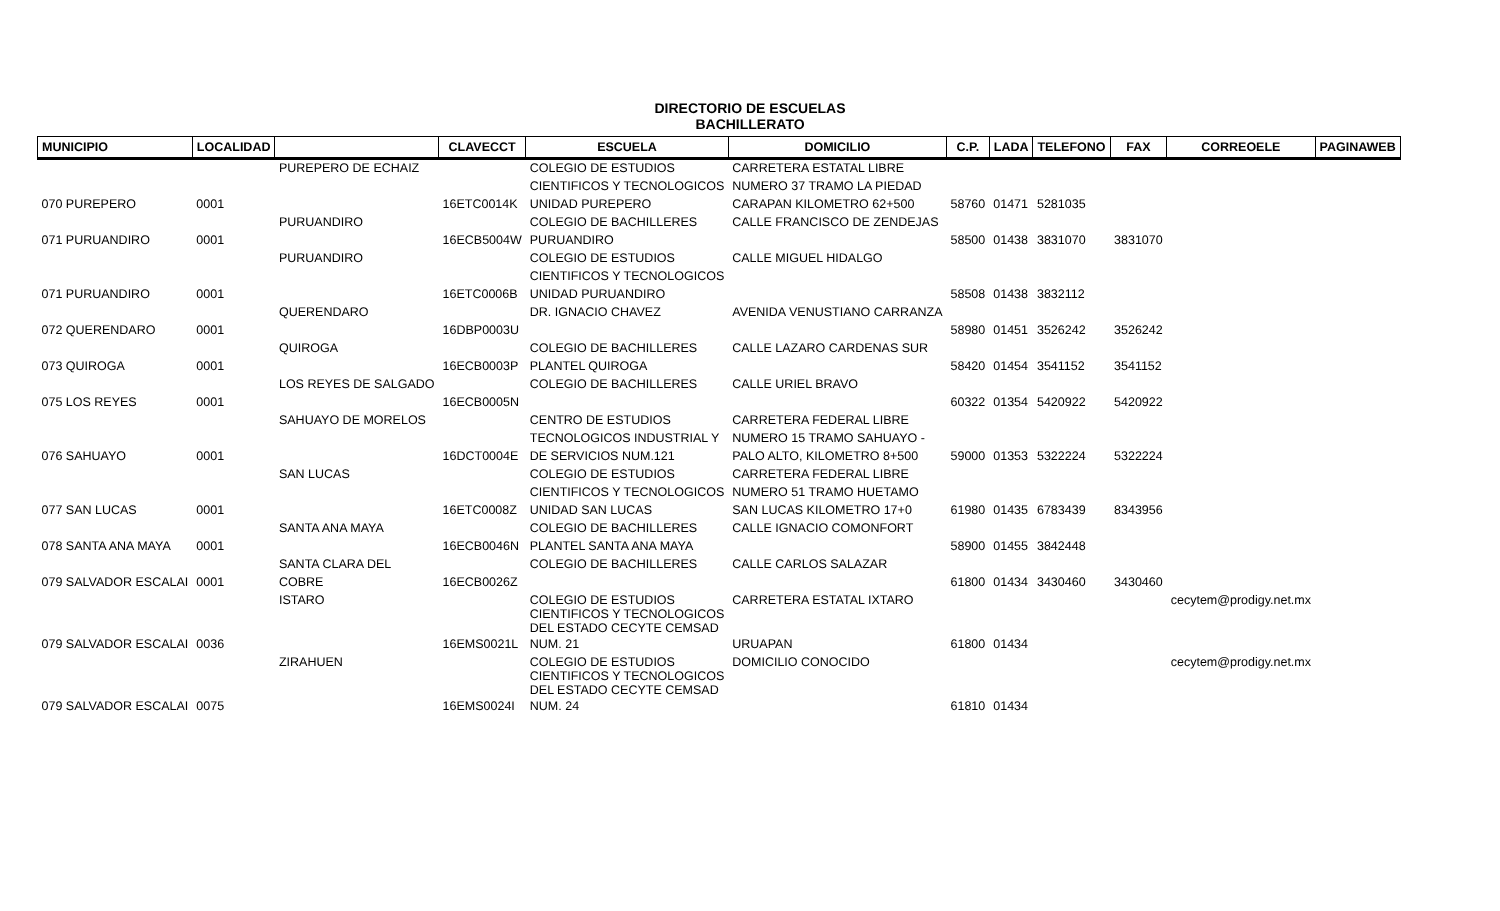DIRECTORIO DE ESCUELAS
BACHILLERATO
| MUNICIPIO | LOCALIDAD | | CLAVECCT | ESCUELA | DOMICILIO | C.P. | LADA | TELEFONO | FAX | CORREOELE | PAGINAWEB |
| --- | --- | --- | --- | --- | --- | --- | --- | --- | --- | --- | --- |
| | | PUREPERO DE ECHAIZ | | COLEGIO DE ESTUDIOS | CARRETERA ESTATAL LIBRE | | | | | | |
| | | | | CIENTIFICOS Y TECNOLOGICOS | NUMERO 37 TRAMO LA PIEDAD | | | | | | |
| 070 PUREPERO | 0001 | | 16ETC0014K | UNIDAD PUREPERO | CARAPAN KILOMETRO 62+500 | 58760 | 01471 | 5281035 | | | |
| | | PURUANDIRO | | COLEGIO DE BACHILLERES | CALLE FRANCISCO DE ZENDEJAS | | | | | | |
| 071 PURUANDIRO | 0001 | | 16ECB5004W | PURUANDIRO | | 58500 | 01438 | 3831070 | 3831070 | | |
| | | PURUANDIRO | | COLEGIO DE ESTUDIOS | CALLE MIGUEL HIDALGO | | | | | | |
| | | | | CIENTIFICOS Y TECNOLOGICOS | | | | | | | |
| 071 PURUANDIRO | 0001 | | 16ETC0006B | UNIDAD PURUANDIRO | | 58508 | 01438 | 3832112 | | | |
| | | QUERENDARO | | DR. IGNACIO CHAVEZ | AVENIDA VENUSTIANO CARRANZA | | | | | | |
| 072 QUERENDARO | 0001 | | 16DBP0003U | | | 58980 | 01451 | 3526242 | 3526242 | | |
| | | QUIROGA | | COLEGIO DE BACHILLERES | CALLE LAZARO CARDENAS SUR | | | | | | |
| 073 QUIROGA | 0001 | | 16ECB0003P | PLANTEL QUIROGA | | 58420 | 01454 | 3541152 | 3541152 | | |
| | | LOS REYES DE SALGADO | | COLEGIO DE BACHILLERES | CALLE URIEL BRAVO | | | | | | |
| 075 LOS REYES | 0001 | | 16ECB0005N | | | 60322 | 01354 | 5420922 | 5420922 | | |
| | | SAHUAYO DE MORELOS | | CENTRO DE ESTUDIOS | CARRETERA FEDERAL LIBRE | | | | | | |
| | | | | TECNOLOGICOS INDUSTRIAL Y | NUMERO 15 TRAMO SAHUAYO - | | | | | | |
| 076 SAHUAYO | 0001 | | 16DCT0004E | DE SERVICIOS NUM.121 | PALO ALTO, KILOMETRO 8+500 | 59000 | 01353 | 5322224 | 5322224 | | |
| | | SAN LUCAS | | COLEGIO DE ESTUDIOS | CARRETERA FEDERAL LIBRE | | | | | | |
| | | | | CIENTIFICOS Y TECNOLOGICOS | NUMERO 51 TRAMO HUETAMO | | | | | | |
| 077 SAN LUCAS | 0001 | | 16ETC0008Z | UNIDAD SAN LUCAS | SAN LUCAS KILOMETRO 17+0 | 61980 | 01435 | 6783439 | 8343956 | | |
| | | SANTA ANA MAYA | | COLEGIO DE BACHILLERES | CALLE IGNACIO COMONFORT | | | | | | |
| 078 SANTA ANA MAYA | 0001 | | 16ECB0046N | PLANTEL SANTA ANA MAYA | | 58900 | 01455 | 3842448 | | | |
| | | SANTA CLARA DEL | | COLEGIO DE BACHILLERES | CALLE CARLOS SALAZAR | | | | | | |
| 079 SALVADOR ESCALAI | 0001 | COBRE | 16ECB0026Z | | | 61800 | 01434 | 3430460 | 3430460 | | |
| | | ISTARO | | COLEGIO DE ESTUDIOS CIENTIFICOS Y TECNOLOGICOS DEL ESTADO CECYTE CEMSAD | CARRETERA ESTATAL IXTARO | | | | | cecytem@prodigy.net.mx | |
| 079 SALVADOR ESCALAI | 0036 | | 16EMS0021L | NUM. 21 | URUAPAN | 61800 | 01434 | | | | |
| | | ZIRAHUEN | | COLEGIO DE ESTUDIOS CIENTIFICOS Y TECNOLOGICOS DEL ESTADO CECYTE CEMSAD | DOMICILIO CONOCIDO | | | | | cecytem@prodigy.net.mx | |
| 079 SALVADOR ESCALAI | 0075 | | 16EMS0024I | NUM. 24 | | 61810 | 01434 | | | | |